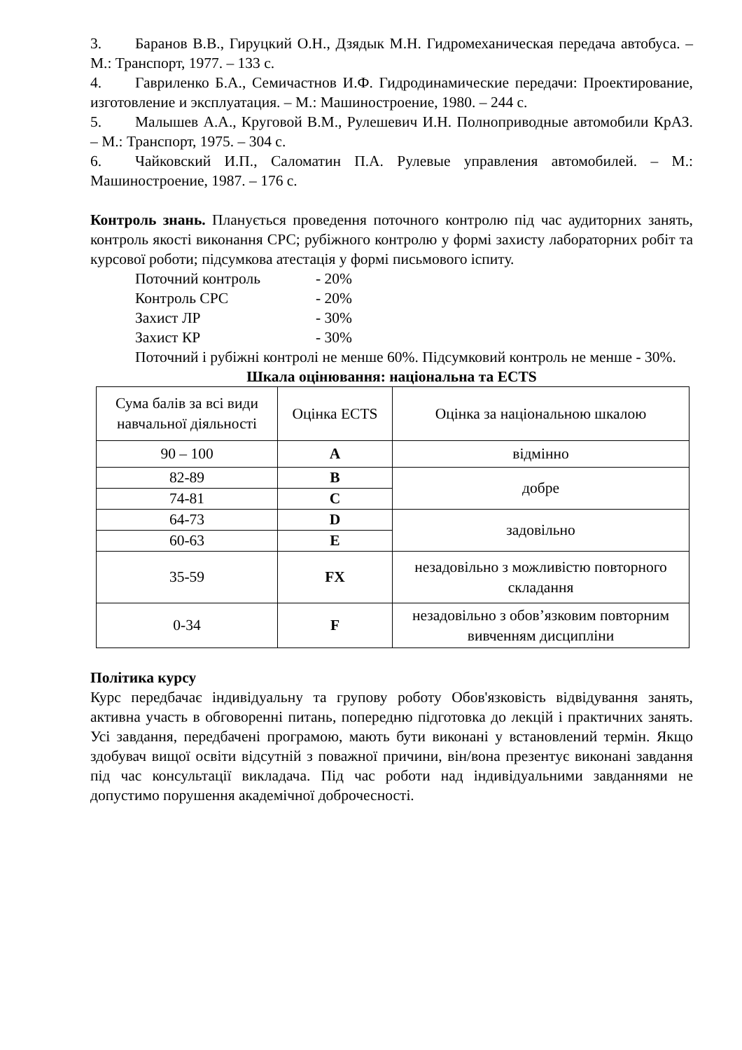3. Баранов В.В., Гируцкий О.Н., Дзядык М.Н. Гидромеханическая передача автобуса. – М.: Транспорт, 1977. – 133 с.
4. Гавриленко Б.А., Семичастнов И.Ф. Гидродинамические передачи: Проектирование, изготовление и эксплуатация. – М.: Машиностроение, 1980. – 244 с.
5. Малышев А.А., Круговой В.М., Рулешевич И.Н. Полноприводные автомобили КрАЗ. – М.: Транспорт, 1975. – 304 с.
6. Чайковский И.П., Саломатин П.А. Рулевые управления автомобилей. – М.: Машиностроение, 1987. – 176 с.
Контроль знань. Планується проведення поточного контролю під час аудиторних занять, контроль якості виконання СРС; рубіжного контролю у формі захисту лабораторних робіт та курсової роботи; підсумкова атестація у формі письмового іспиту.
Поточний контроль - 20%
Контроль СРС - 20%
Захист ЛР - 30%
Захист КР - 30%
Поточний і рубіжні контролі не менше 60%. Підсумковий контроль не менше - 30%.
Шкала оцінювання: національна та ECTS
| Сума балів за всі види навчальної діяльності | Оцінка ECTS | Оцінка за національною шкалою |
| 90 – 100 | A | відмінно |
| 82-89 | B | добре |
| 74-81 | C | |
| 64-73 | D | задовільно |
| 60-63 | E | |
| 35-59 | FX | незадовільно з можливістю повторного складання |
| 0-34 | F | незадовільно з обов’язковим повторним вивченням дисципліни |
Політика курсу
Курс передбачає індивідуальну та групову роботу Обов'язковість відвідування занять, активна участь в обговоренні питань, попередню підготовка до лекцій і практичних занять. Усі завдання, передбачені програмою, мають бути виконані у встановлений термін. Якщо здобувач вищої освіти відсутній з поважної причини, він/вона презентує виконані завдання під час консультації викладача. Під час роботи над індивідуальними завданнями не допустимо порушення академічної доброчесності.